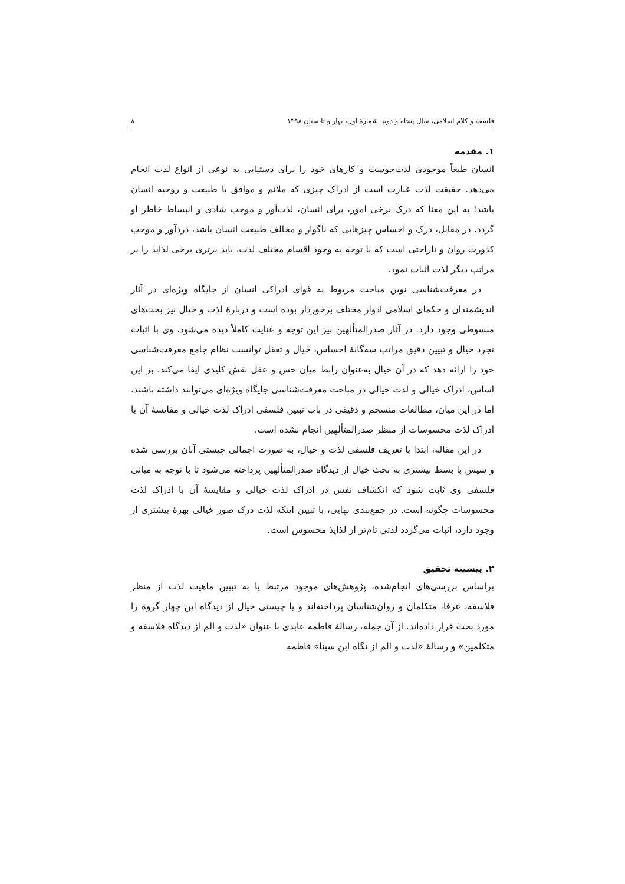فلسفه و کلام اسلامی، سال پنجاه و دوم، شمارهٔ اول، بهار و تابستان ۱۳۹۸ ۸
۱. مقدمه
انسان طبعاً موجودی لذت‌جوست و کارهای خود را برای دستیابی به نوعی از انواع لذت انجام می‌دهد. حقیقت لذت عبارت است از ادراک چیزی که ملائم و موافق با طبیعت و روحیه انسان باشد؛ به این معنا که درک برخی امور، برای انسان، لذت‌آور و موجب شادی و انبساط خاطر او گردد. در مقابل، درک و احساس چیزهایی که ناگوار و مخالف طبیعت انسان باشد، دردآور و موجب کدورت روان و ناراحتی است که با توجه به وجود اقسام مختلف لذت، باید برتری برخی لذایذ را بر مراتب دیگر لذت اثبات نمود.
در معرفت‌شناسی نوین مباحث مربوط به قوای ادراکی انسان از جایگاه ویژه‌ای در آثار اندیشمندان و حکمای اسلامی ادوار مختلف برخوردار بوده است و دربارهٔ لذت و خیال نیز بحث‌های مبسوطی وجود دارد. در آثار صدرالمتألهین نیز این توجه و عنایت کاملاً دیده می‌شود. وی با اثبات تجرد خیال و تبیین دقیق مراتب سه‌گانهٔ احساس، خیال و تعقل توانست نظام جامع معرفت‌شناسی خود را ارائه دهد که در آن خیال به‌عنوان رابط میان حس و عقل نقش کلیدی ایفا می‌کند. بر این اساس، ادراک خیالی و لذت خیالی در مباحث معرفت‌شناسی جایگاه ویژه‌ای می‌توانند داشته باشند. اما در این میان، مطالعات منسجم و دقیقی در باب تبیین فلسفی ادراک لذت خیالی و مقایسهٔ آن با ادراک لذت محسوسات از منظر صدرالمتألهین انجام نشده است.
در این مقاله، ابتدا با تعریف فلسفی لذت و خیال، به صورت اجمالی چیستی آنان بررسی شده و سپس با بسط بیشتری به بحث خیال از دیدگاه صدرالمتألهین پرداخته می‌شود تا با توجه به مبانی فلسفی وی ثابت شود که انکشاف نفس در ادراک لذت خیالی و مقایسهٔ آن با ادراک لذت محسوسات چگونه است. در جمع‌بندی نهایی، با تبیین اینکه لذت درک صور خیالی بهرهٔ بیشتری از وجود دارد، اثبات می‌گردد لذتی تام‌تر از لذایذ محسوس است.
۲. پیشینه تحقیق
براساس بررسی‌های انجام‌شده، پژوهش‌های موجود مرتبط یا به تبیین ماهیت لذت از منظر فلاسفه، عرفا، متکلمان و روان‌شناسان پرداخته‌اند و یا چیستی خیال از دیدگاه این چهار گروه را مورد بحث قرار داده‌اند. از آن جمله، رسالهٔ فاطمه عابدی با عنوان «لذت و الم از دیدگاه فلاسفه و متکلمین» و رسالهٔ «لذت و الم از نگاه ابن سینا» فاطمه